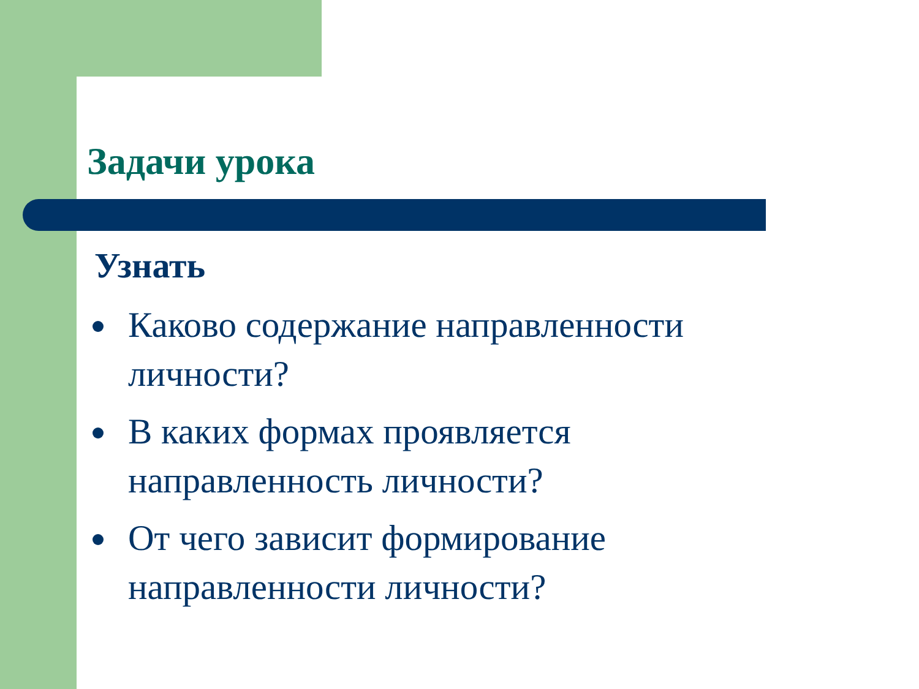Задачи урока
Узнать
Каково содержание направленности личности?
В каких формах проявляется направленность личности?
От чего зависит формирование направленности личности?